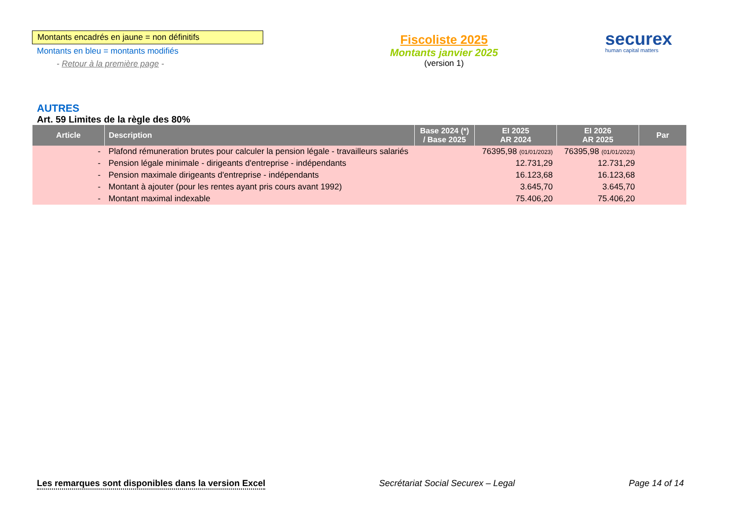Montants encadrés en jaune = non définitifs
Montants en bleu = montants modifiés
- Retour à la première page -
Fiscoliste 2025
Montants janvier 2025
(version 1)
securex
human capital matters
AUTRES
Art. 59 Limites de la règle des 80%
| Article | Description | Base 2024 (*) / Base 2025 | EI 2025 AR 2024 | EI 2026 AR 2025 | Par |
| --- | --- | --- | --- | --- | --- |
| - | Plafond rémuneration brutes pour calculer la pension légale - travailleurs salariés | | 76395,98 (01/01/2023) | 76395,98 (01/01/2023) | |
| - | Pension légale minimale - dirigeants d'entreprise - indépendants | | 12.731,29 | 12.731,29 | |
| - | Pension maximale dirigeants d'entreprise - indépendants | | 16.123,68 | 16.123,68 | |
| - | Montant à ajouter (pour les rentes ayant pris cours avant 1992) | | 3.645,70 | 3.645,70 | |
| - | Montant maximal indexable | | 75.406,20 | 75.406,20 | |
Les remarques sont disponibles dans la version Excel Secrétariat Social Securex – Legal Page 14 of 14